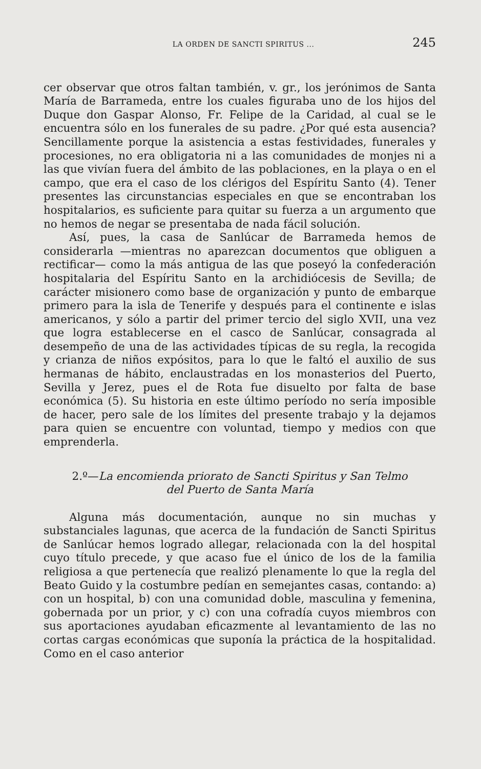LA ORDEN DE SANCTI SPIRITUS ... 245
cer observar que otros faltan también, v. gr., los jerónimos de Santa María de Barrameda, entre los cuales figuraba uno de los hijos del Duque don Gaspar Alonso, Fr. Felipe de la Caridad, al cual se le encuentra sólo en los funerales de su padre. ¿Por qué esta ausencia? Sencillamente porque la asistencia a estas festividades, funerales y procesiones, no era obligatoria ni a las comunidades de monjes ni a las que vivían fuera del ámbito de las poblaciones, en la playa o en el campo, que era el caso de los clérigos del Espíritu Santo (4). Tener presentes las circunstancias especiales en que se encontraban los hospitalarios, es suficiente para quitar su fuerza a un argumento que no hemos de negar se presentaba de nada fácil solución.
Así, pues, la casa de Sanlúcar de Barrameda hemos de considerarla —mientras no aparezcan documentos que obliguen a rectificar— como la más antigua de las que poseyó la confederación hospitalaria del Espíritu Santo en la archidiócesis de Sevilla; de carácter misionero como base de organización y punto de embarque primero para la isla de Tenerife y después para el continente e islas americanos, y sólo a partir del primer tercio del siglo XVII, una vez que logra establecerse en el casco de Sanlúcar, consagrada al desempeño de una de las actividades típicas de su regla, la recogida y crianza de niños expósitos, para lo que le faltó el auxilio de sus hermanas de hábito, enclaustradas en los monasterios del Puerto, Sevilla y Jerez, pues el de Rota fue disuelto por falta de base económica (5). Su historia en este último período no sería imposible de hacer, pero sale de los límites del presente trabajo y la dejamos para quien se encuentre con voluntad, tiempo y medios con que emprenderla.
2.º—La encomienda priorato de Sancti Spiritus y San Telmo
del Puerto de Santa María
Alguna más documentación, aunque no sin muchas y substanciales lagunas, que acerca de la fundación de Sancti Spiritus de Sanlúcar hemos logrado allegar, relacionada con la del hospital cuyo título precede, y que acaso fue el único de los de la familia religiosa a que pertenecía que realizó plenamente lo que la regla del Beato Guido y la costumbre pedían en semejantes casas, contando: a) con un hospital, b) con una comunidad doble, masculina y femenina, gobernada por un prior, y c) con una cofradía cuyos miembros con sus aportaciones ayudaban eficazmente al levantamiento de las no cortas cargas económicas que suponía la práctica de la hospitalidad. Como en el caso anterior